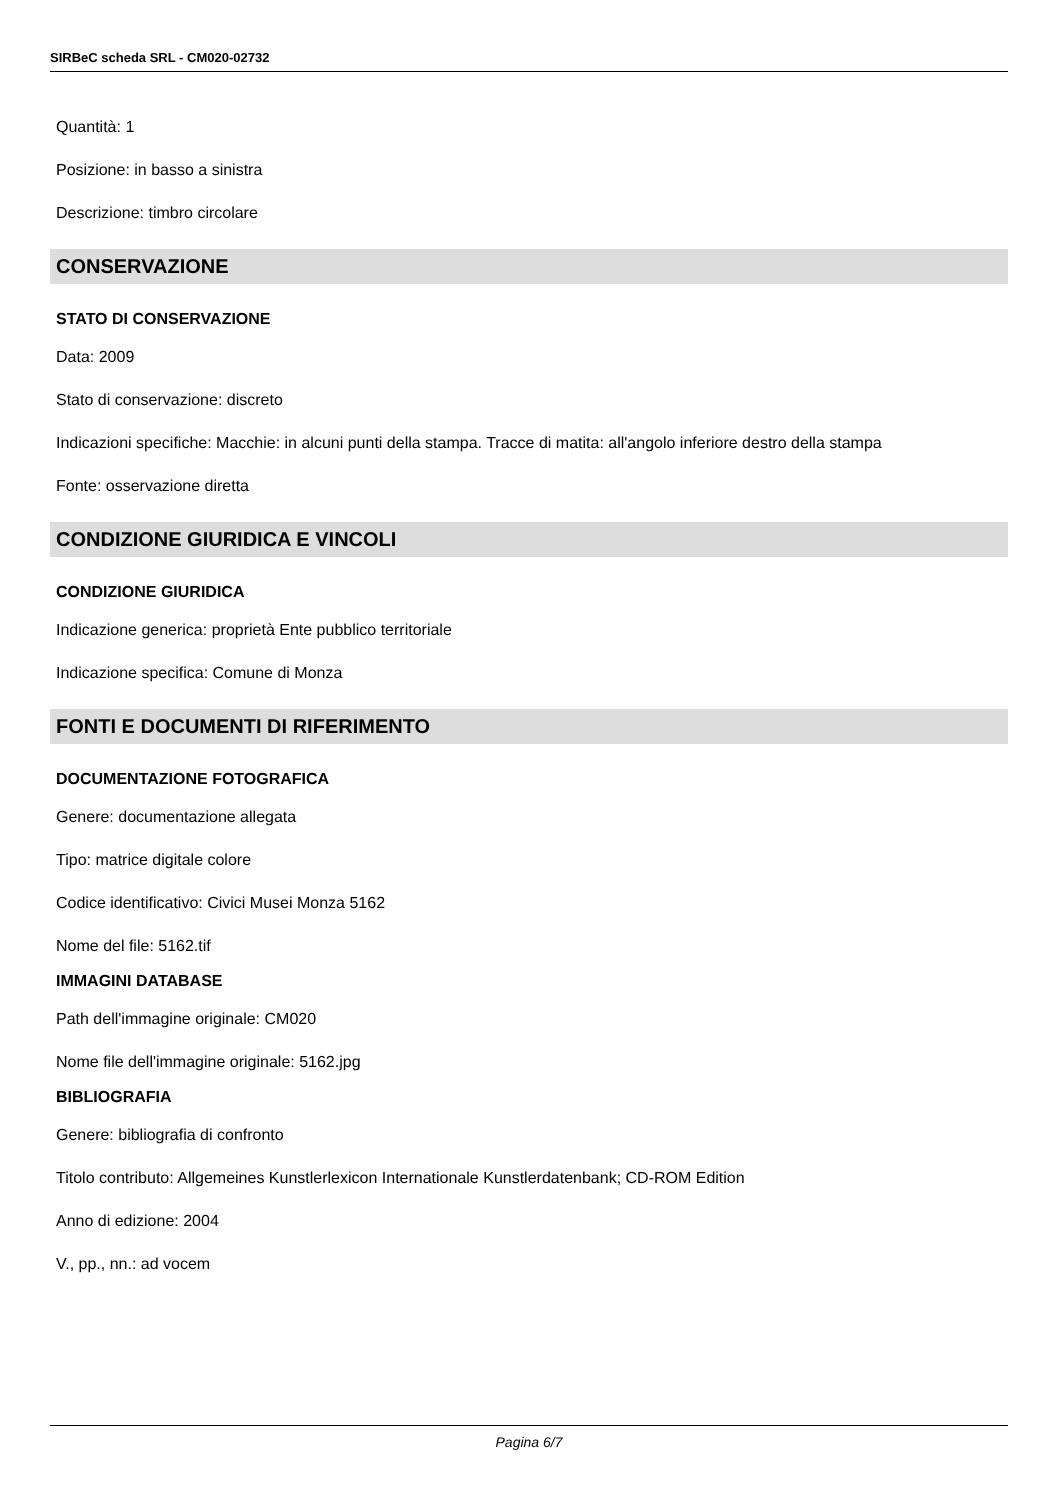SIRBeC scheda SRL - CM020-02732
Quantità: 1
Posizione: in basso a sinistra
Descrizione: timbro circolare
CONSERVAZIONE
STATO DI CONSERVAZIONE
Data: 2009
Stato di conservazione: discreto
Indicazioni specifiche: Macchie: in alcuni punti della stampa. Tracce di matita: all'angolo inferiore destro della stampa
Fonte: osservazione diretta
CONDIZIONE GIURIDICA E VINCOLI
CONDIZIONE GIURIDICA
Indicazione generica: proprietà Ente pubblico territoriale
Indicazione specifica: Comune di Monza
FONTI E DOCUMENTI DI RIFERIMENTO
DOCUMENTAZIONE FOTOGRAFICA
Genere: documentazione allegata
Tipo: matrice digitale colore
Codice identificativo: Civici Musei Monza 5162
Nome del file: 5162.tif
IMMAGINI DATABASE
Path dell'immagine originale: CM020
Nome file dell'immagine originale: 5162.jpg
BIBLIOGRAFIA
Genere: bibliografia di confronto
Titolo contributo: Allgemeines Kunstlerlexicon Internationale Kunstlerdatenbank; CD-ROM Edition
Anno di edizione: 2004
V., pp., nn.: ad vocem
Pagina 6/7